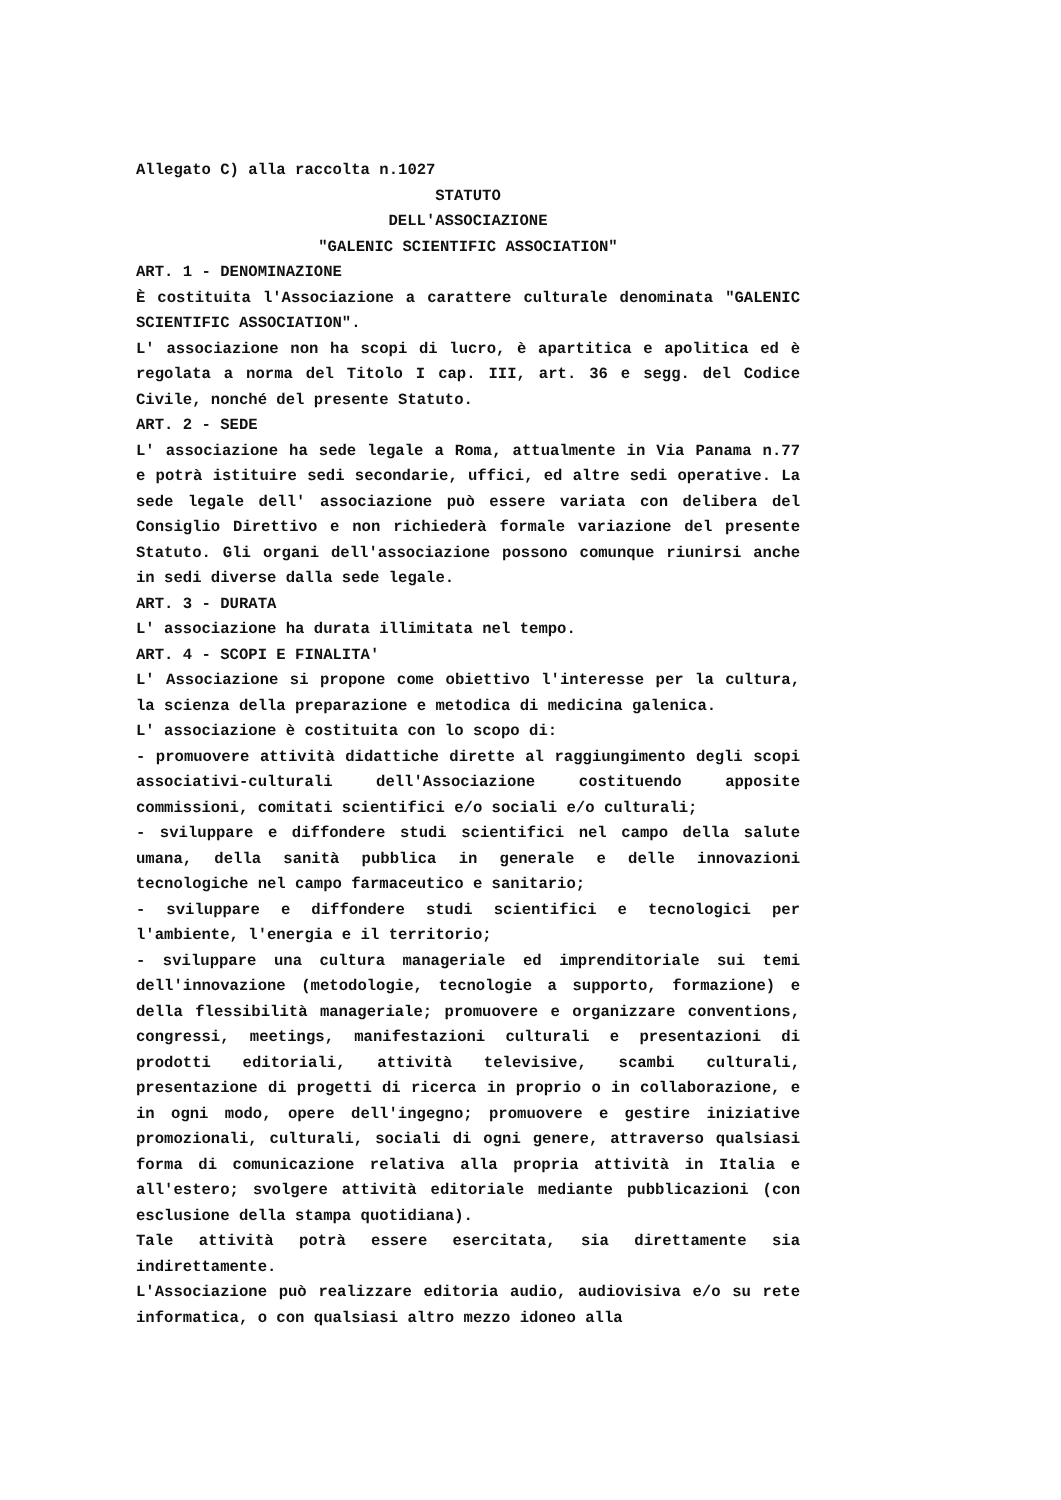Allegato C) alla raccolta n.1027
STATUTO
DELL'ASSOCIAZIONE
"GALENIC SCIENTIFIC ASSOCIATION"
ART. 1 - DENOMINAZIONE
È costituita l'Associazione a carattere culturale denominata "GALENIC SCIENTIFIC ASSOCIATION".
L' associazione non ha scopi di lucro, è apartitica e apolitica ed è regolata a norma del Titolo I cap. III, art. 36 e segg. del Codice Civile, nonché del presente Statuto.
ART. 2 - SEDE
L' associazione ha sede legale a Roma, attualmente in Via Panama n.77 e potrà istituire sedi secondarie, uffici, ed altre sedi operative. La sede legale dell' associazione può essere variata con delibera del Consiglio Direttivo e non richiederà formale variazione del presente Statuto. Gli organi dell'associazione possono comunque riunirsi anche in sedi diverse dalla sede legale.
ART. 3 - DURATA
L' associazione ha durata illimitata nel tempo.
ART. 4 - SCOPI E FINALITA'
L' Associazione si propone come obiettivo l'interesse per la cultura, la scienza della preparazione e metodica di medicina galenica.
L' associazione è costituita con lo scopo di:
- promuovere attività didattiche dirette al raggiungimento degli scopi associativi-culturali dell'Associazione costituendo apposite commissioni, comitati scientifici e/o sociali e/o culturali;
- sviluppare e diffondere studi scientifici nel campo della salute umana, della sanità pubblica in generale e delle innovazioni tecnologiche nel campo farmaceutico e sanitario;
- sviluppare e diffondere studi scientifici e tecnologici per l'ambiente, l'energia e il territorio;
- sviluppare una cultura manageriale ed imprenditoriale sui temi dell'innovazione (metodologie, tecnologie a supporto, formazione) e della flessibilità manageriale; promuovere e organizzare conventions, congressi, meetings, manifestazioni culturali e presentazioni di prodotti editoriali, attività televisive, scambi culturali, presentazione di progetti di ricerca in proprio o in collaborazione, e in ogni modo, opere dell'ingegno; promuovere e gestire iniziative promozionali, culturali, sociali di ogni genere, attraverso qualsiasi forma di comunicazione relativa alla propria attività in Italia e all'estero; svolgere attività editoriale mediante pubblicazioni (con esclusione della stampa quotidiana).
Tale attività potrà essere esercitata, sia direttamente sia indirettamente.
L'Associazione può realizzare editoria audio, audiovisiva e/o su rete informatica, o con qualsiasi altro mezzo idoneo alla